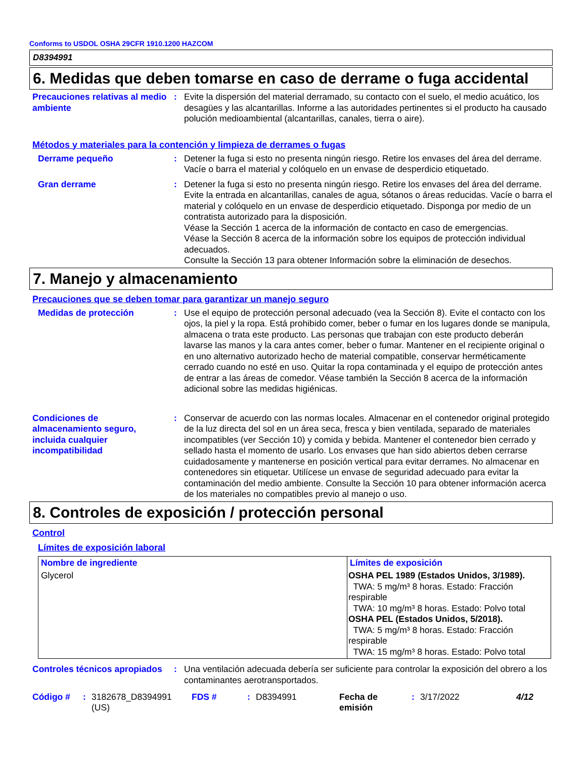Conforms to USDOL OSHA 29CFR 1910.1200 HAZCOM
D8394991
6. Medidas que deben tomarse en caso de derrame o fuga accidental
Precauciones relativas al medio ambiente
: Evite la dispersión del material derramado, su contacto con el suelo, el medio acuático, los desagües y las alcantarillas. Informe a las autoridades pertinentes si el producto ha causado polución medioambiental (alcantarillas, canales, tierra o aire).
Métodos y materiales para la contención y limpieza de derrames o fugas
Derrame pequeño : Detener la fuga si esto no presenta ningún riesgo. Retire los envases del área del derrame. Vacíe o barra el material y colóquelo en un envase de desperdicio etiquetado.
Gran derrame : Detener la fuga si esto no presenta ningún riesgo. Retire los envases del área del derrame. Evite la entrada en alcantarillas, canales de agua, sótanos o áreas reducidas. Vacíe o barra el material y colóquelo en un envase de desperdicio etiquetado. Disponga por medio de un contratista autorizado para la disposición.
Véase la Sección 1 acerca de la información de contacto en caso de emergencias.
Véase la Sección 8 acerca de la información sobre los equipos de protección individual adecuados.
Consulte la Sección 13 para obtener Información sobre la eliminación de desechos.
7. Manejo y almacenamiento
Precauciones que se deben tomar para garantizar un manejo seguro
Medidas de protección : Use el equipo de protección personal adecuado (vea la Sección 8). Evite el contacto con los ojos, la piel y la ropa. Está prohibido comer, beber o fumar en los lugares donde se manipula, almacena o trata este producto. Las personas que trabajan con este producto deberán lavarse las manos y la cara antes comer, beber o fumar. Mantener en el recipiente original o en uno alternativo autorizado hecho de material compatible, conservar herméticamente cerrado cuando no esté en uso. Quitar la ropa contaminada y el equipo de protección antes de entrar a las áreas de comedor. Véase también la Sección 8 acerca de la información adicional sobre las medidas higiénicas.
Condiciones de almacenamiento seguro, incluida cualquier incompatibilidad
: Conservar de acuerdo con las normas locales. Almacenar en el contenedor original protegido de la luz directa del sol en un área seca, fresca y bien ventilada, separado de materiales incompatibles (ver Sección 10) y comida y bebida. Mantener el contenedor bien cerrado y sellado hasta el momento de usarlo. Los envases que han sido abiertos deben cerrarse cuidadosamente y mantenerse en posición vertical para evitar derrames. No almacenar en contenedores sin etiquetar. Utilícese un envase de seguridad adecuado para evitar la contaminación del medio ambiente. Consulte la Sección 10 para obtener información acerca de los materiales no compatibles previo al manejo o uso.
8. Controles de exposición / protección personal
Control
Límites de exposición laboral
| Nombre de ingrediente | Límites de exposición |
| --- | --- |
| Glycerol | OSHA PEL 1989 (Estados Unidos, 3/1989). TWA: 5 mg/m³ 8 horas. Estado: Fracción respirable TWA: 10 mg/m³ 8 horas. Estado: Polvo total OSHA PEL (Estados Unidos, 5/2018). TWA: 5 mg/m³ 8 horas. Estado: Fracción respirable TWA: 15 mg/m³ 8 horas. Estado: Polvo total |
Controles técnicos apropiados
: Una ventilación adecuada debería ser suficiente para controlar la exposición del obrero a los contaminantes aerotransportados.
Código # : 3182678_D8394991 (US)
FDS # : D8394991 Fecha de emisión
: 3/17/2022 4/12